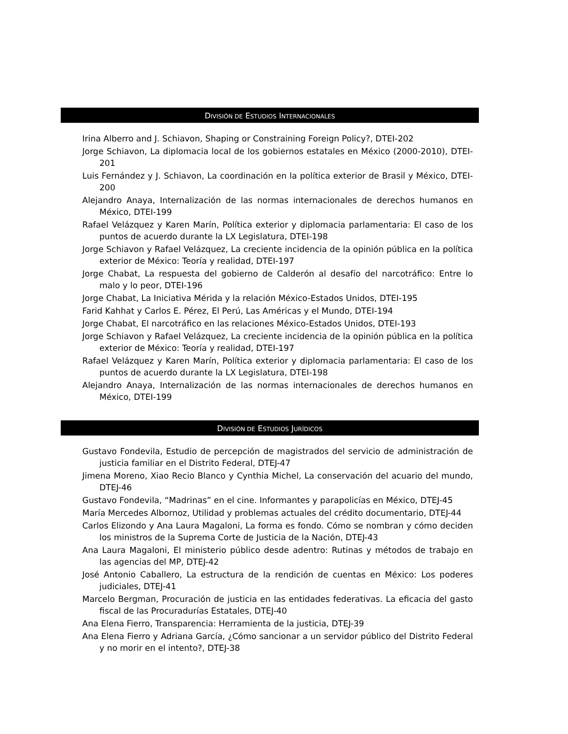DIVISIÓN DE ESTUDIOS INTERNACIONALES
Irina Alberro and J. Schiavon, Shaping or Constraining Foreign Policy?, DTEI-202
Jorge Schiavon, La diplomacia local de los gobiernos estatales en México (2000-2010), DTEI-201
Luis Fernández y J. Schiavon, La coordinación en la política exterior de Brasil y México, DTEI-200
Alejandro Anaya, Internalización de las normas internacionales de derechos humanos en México, DTEI-199
Rafael Velázquez y Karen Marín, Política exterior y diplomacia parlamentaria: El caso de los puntos de acuerdo durante la LX Legislatura, DTEI-198
Jorge Schiavon y Rafael Velázquez, La creciente incidencia de la opinión pública en la política exterior de México: Teoría y realidad, DTEI-197
Jorge Chabat, La respuesta del gobierno de Calderón al desafío del narcotráfico: Entre lo malo y lo peor, DTEI-196
Jorge Chabat, La Iniciativa Mérida y la relación México-Estados Unidos, DTEI-195
Farid Kahhat y Carlos E. Pérez, El Perú, Las Américas y el Mundo, DTEI-194
Jorge Chabat, El narcotráfico en las relaciones México-Estados Unidos, DTEI-193
Jorge Schiavon y Rafael Velázquez, La creciente incidencia de la opinión pública en la política exterior de México: Teoría y realidad, DTEI-197
Rafael Velázquez y Karen Marín, Política exterior y diplomacia parlamentaria: El caso de los puntos de acuerdo durante la LX Legislatura, DTEI-198
Alejandro Anaya, Internalización de las normas internacionales de derechos humanos en México, DTEI-199
DIVISIÓN DE ESTUDIOS JURÍDICOS
Gustavo Fondevila, Estudio de percepción de magistrados del servicio de administración de justicia familiar en el Distrito Federal, DTEJ-47
Jimena Moreno, Xiao Recio Blanco y Cynthia Michel, La conservación del acuario del mundo, DTEJ-46
Gustavo Fondevila, “Madrinas” en el cine. Informantes y parapolicías en México, DTEJ-45
María Mercedes Albornoz, Utilidad y problemas actuales del crédito documentario, DTEJ-44
Carlos Elizondo y Ana Laura Magaloni, La forma es fondo. Cómo se nombran y cómo deciden los ministros de la Suprema Corte de Justicia de la Nación, DTEJ-43
Ana Laura Magaloni, El ministerio público desde adentro: Rutinas y métodos de trabajo en las agencias del MP, DTEJ-42
José Antonio Caballero, La estructura de la rendición de cuentas en México: Los poderes judiciales, DTEJ-41
Marcelo Bergman, Procuración de justicia en las entidades federativas. La eficacia del gasto fiscal de las Procuradurías Estatales, DTEJ-40
Ana Elena Fierro, Transparencia: Herramienta de la justicia, DTEJ-39
Ana Elena Fierro y Adriana García, ¿Cómo sancionar a un servidor público del Distrito Federal y no morir en el intento?, DTEJ-38